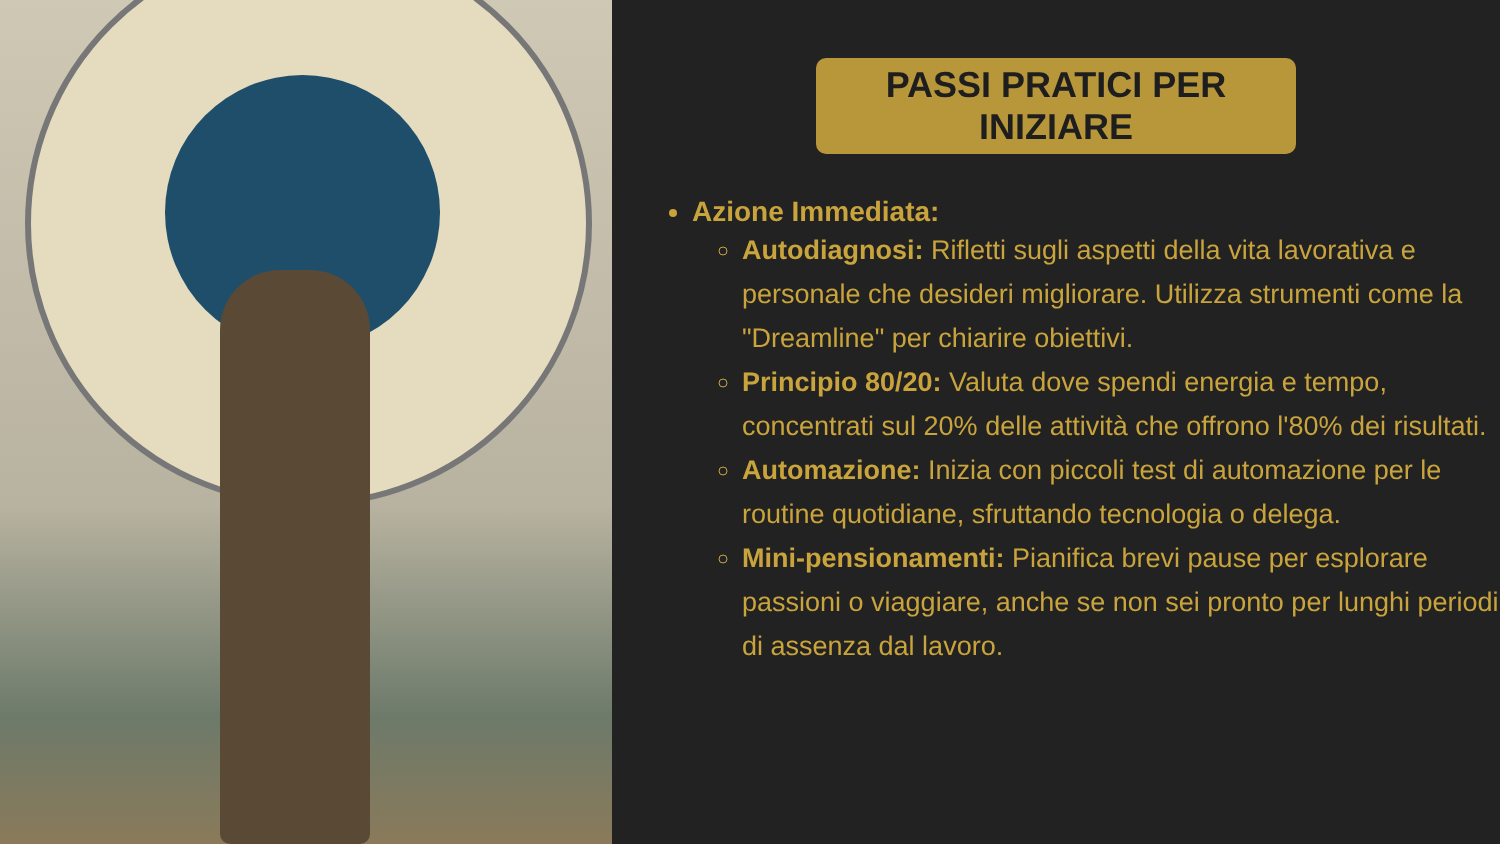PASSI PRATICI PER INIZIARE
Azione Immediata:
Autodiagnosi: Rifletti sugli aspetti della vita lavorativa e personale che desideri migliorare. Utilizza strumenti come la "Dreamline" per chiarire obiettivi.
Principio 80/20: Valuta dove spendi energia e tempo, concentrati sul 20% delle attività che offrono l'80% dei risultati.
Automazione: Inizia con piccoli test di automazione per le routine quotidiane, sfruttando tecnologia o delega.
Mini-pensionamenti: Pianifica brevi pause per esplorare passioni o viaggiare, anche se non sei pronto per lunghi periodi di assenza dal lavoro.